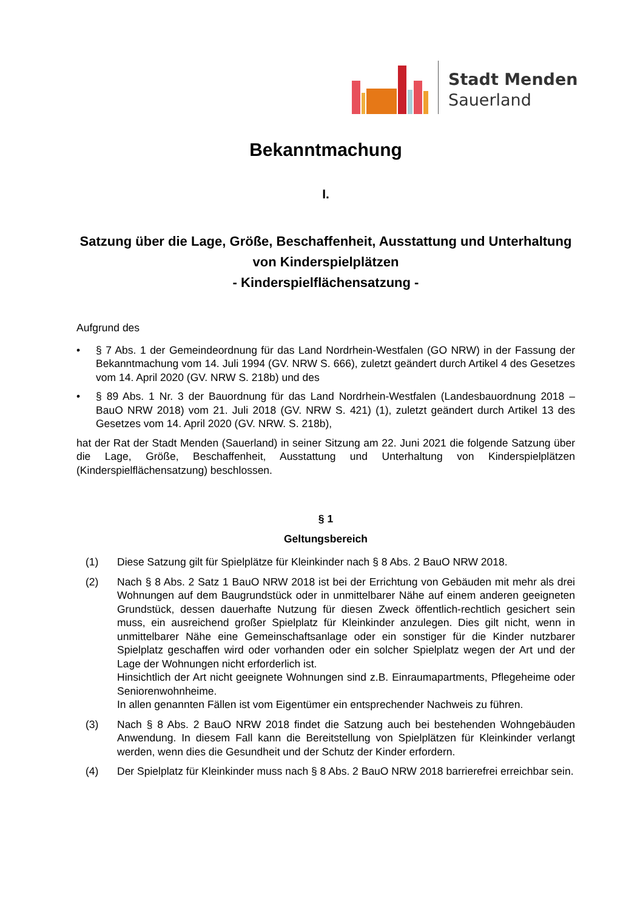Stadt Menden
Sauerland
Bekanntmachung
I.
Satzung über die Lage, Größe, Beschaffenheit, Ausstattung und Unterhaltung von Kinderspielplätzen
- Kinderspielflächensatzung -
Aufgrund des
• § 7 Abs. 1 der Gemeindeordnung für das Land Nordrhein-Westfalen (GO NRW) in der Fassung der Bekanntmachung vom 14. Juli 1994 (GV. NRW S. 666), zuletzt geändert durch Artikel 4 des Gesetzes vom 14. April 2020 (GV. NRW S. 218b) und des
• § 89 Abs. 1 Nr. 3 der Bauordnung für das Land Nordrhein-Westfalen (Landesbauordnung 2018 – BauO NRW 2018) vom 21. Juli 2018 (GV. NRW S. 421) (1), zuletzt geändert durch Artikel 13 des Gesetzes vom 14. April 2020 (GV. NRW. S. 218b),
hat der Rat der Stadt Menden (Sauerland) in seiner Sitzung am 22. Juni 2021 die folgende Satzung über die Lage, Größe, Beschaffenheit, Ausstattung und Unterhaltung von Kinderspielplätzen (Kinderspielflächensatzung) beschlossen.
§ 1
Geltungsbereich
(1) Diese Satzung gilt für Spielplätze für Kleinkinder nach § 8 Abs. 2 BauO NRW 2018.
(2) Nach § 8 Abs. 2 Satz 1 BauO NRW 2018 ist bei der Errichtung von Gebäuden mit mehr als drei Wohnungen auf dem Baugrundstück oder in unmittelbarer Nähe auf einem anderen geeigneten Grundstück, dessen dauerhafte Nutzung für diesen Zweck öffentlich-rechtlich gesichert sein muss, ein ausreichend großer Spielplatz für Kleinkinder anzulegen. Dies gilt nicht, wenn in unmittelbarer Nähe eine Gemeinschaftsanlage oder ein sonstiger für die Kinder nutzbarer Spielplatz geschaffen wird oder vorhanden oder ein solcher Spielplatz wegen der Art und der Lage der Wohnungen nicht erforderlich ist.
Hinsichtlich der Art nicht geeignete Wohnungen sind z.B. Einraumapartments, Pflegeheime oder Seniorenwohnheime.
In allen genannten Fällen ist vom Eigentümer ein entsprechender Nachweis zu führen.
(3) Nach § 8 Abs. 2 BauO NRW 2018 findet die Satzung auch bei bestehenden Wohngebäuden Anwendung. In diesem Fall kann die Bereitstellung von Spielplätzen für Kleinkinder verlangt werden, wenn dies die Gesundheit und der Schutz der Kinder erfordern.
(4) Der Spielplatz für Kleinkinder muss nach § 8 Abs. 2 BauO NRW 2018 barrierefrei erreichbar sein.